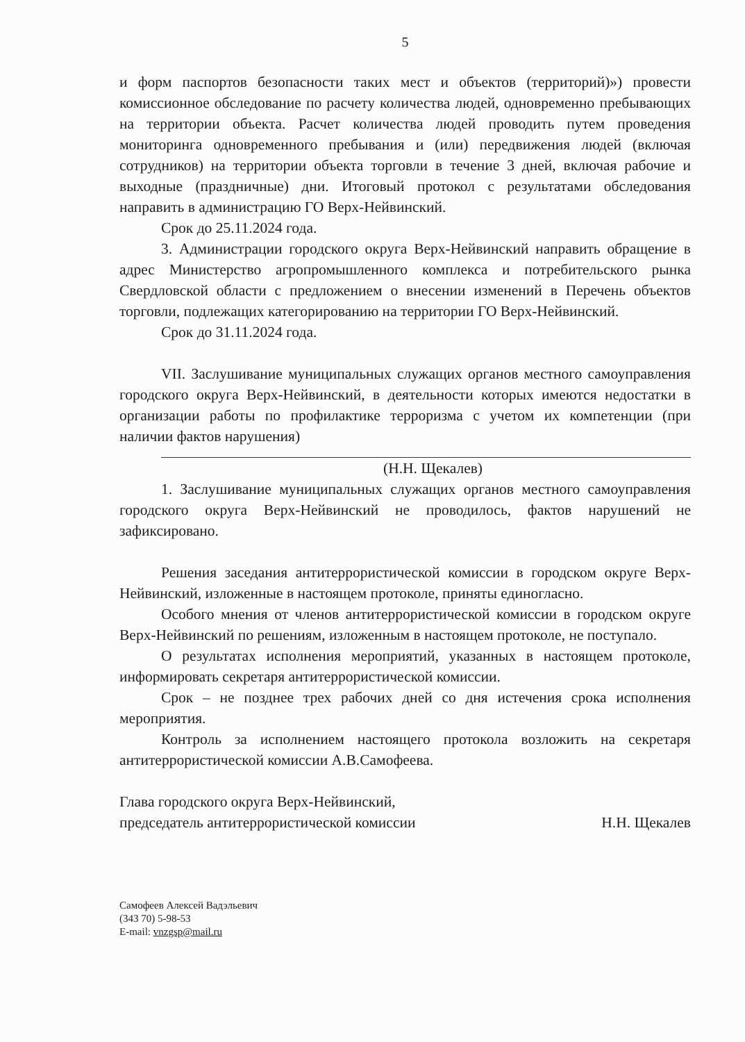5
и форм паспортов безопасности таких мест и объектов (территорий)») провести комиссионное обследование по расчету количества людей, одновременно пребывающих на территории объекта. Расчет количества людей проводить путем проведения мониторинга одновременного пребывания и (или) передвижения людей (включая сотрудников) на территории объекта торговли в течение 3 дней, включая рабочие и выходные (праздничные) дни. Итоговый протокол с результатами обследования направить в администрацию ГО Верх-Нейвинский.
Срок до 25.11.2024 года.
3. Администрации городского округа Верх-Нейвинский направить обращение в адрес Министерство агропромышленного комплекса и потребительского рынка Свердловской области с предложением о внесении изменений в Перечень объектов торговли, подлежащих категорированию на территории ГО Верх-Нейвинский.
Срок до 31.11.2024 года.
VII. Заслушивание муниципальных служащих органов местного самоуправления городского округа Верх-Нейвинский, в деятельности которых имеются недостатки в организации работы по профилактике терроризма с учетом их компетенции (при наличии фактов нарушения)
(Н.Н. Щекалев)
1. Заслушивание муниципальных служащих органов местного самоуправления городского округа Верх-Нейвинский не проводилось, фактов нарушений не зафиксировано.
Решения заседания антитеррористической комиссии в городском округе Верх-Нейвинский, изложенные в настоящем протоколе, приняты единогласно.
Особого мнения от членов антитеррористической комиссии в городском округе Верх-Нейвинский по решениям, изложенным в настоящем протоколе, не поступало.
О результатах исполнения мероприятий, указанных в настоящем протоколе, информировать секретаря антитеррористической комиссии.
Срок – не позднее трех рабочих дней со дня истечения срока исполнения мероприятия.
Контроль за исполнением настоящего протокола возложить на секретаря антитеррористической комиссии А.В.Самофеева.
Глава городского округа Верх-Нейвинский,
председатель антитеррористической комиссии Н.Н. Щекалев
Самофеев Алексей Вадэльевич
(343 70) 5-98-53
E-mail: vnzgsp@mail.ru